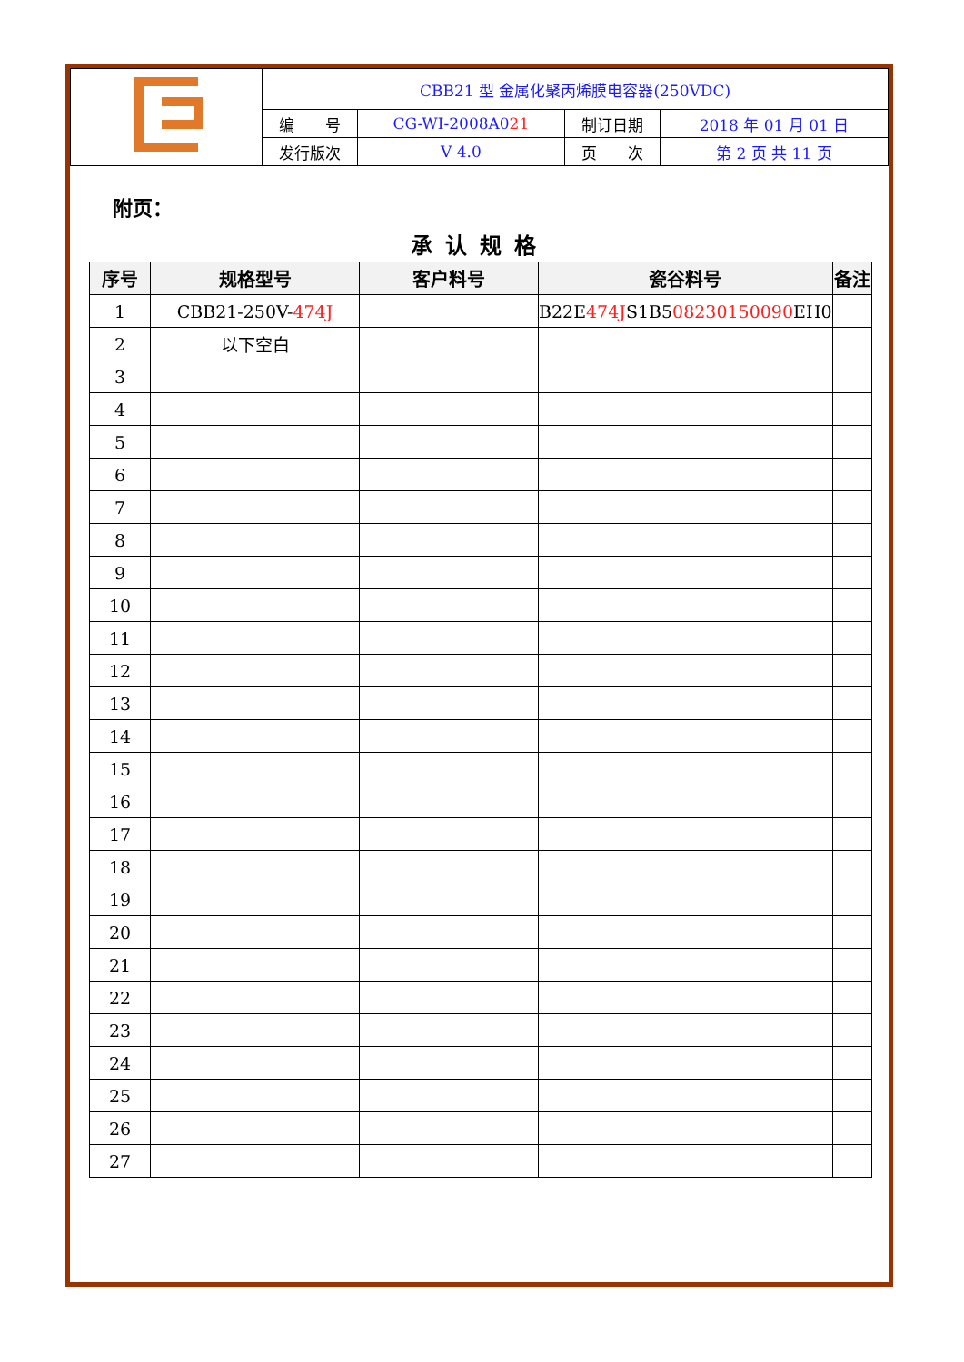| | CBB21 型 金属化聚丙烯膜电容器(250VDC) | | | |
| | 编 号 | CG-WI-2008A0 21 | 制订日期 | 2018 年 01 月 01 日 |
| | 发行版次 | V 4.0 | 页 次 | 第 2 页 共 11 页 |
附页：
承认规格
| 序号 | 规格型号 | 客户料号 | 瓷谷料号 | 备注 |
| --- | --- | --- | --- | --- |
| 1 | CBB21-250V- 474J | | B22E 474J S 1B5 08230150090 EH0 | |
| 2 | 以下空白 | | | |
| 3 | | | | |
| 4 | | | | |
| 5 | | | | |
| 6 | | | | |
| 7 | | | | |
| 8 | | | | |
| 9 | | | | |
| 10 | | | | |
| 11 | | | | |
| 12 | | | | |
| 13 | | | | |
| 14 | | | | |
| 15 | | | | |
| 16 | | | | |
| 17 | | | | |
| 18 | | | | |
| 19 | | | | |
| 20 | | | | |
| 21 | | | | |
| 22 | | | | |
| 23 | | | | |
| 24 | | | | |
| 25 | | | | |
| 26 | | | | |
| 27 | | | | |